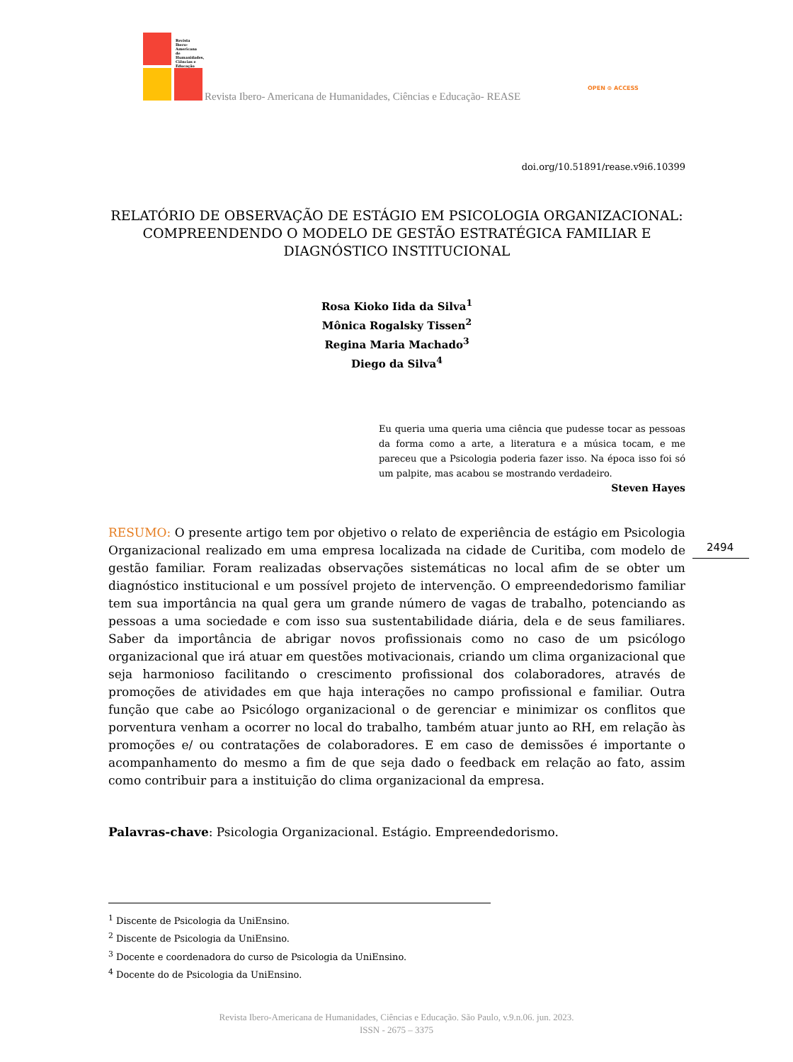Revista Ibero-Americana de Humanidades, Ciências e Educação
Revista Ibero- Americana de Humanidades, Ciências e Educação- REASE
OPEN ⊙ ACCESS
doi.org/10.51891/rease.v9i6.10399
2494
RELATÓRIO DE OBSERVAÇÃO DE ESTÁGIO EM PSICOLOGIA ORGANIZACIONAL: COMPREENDENDO O MODELO DE GESTÃO ESTRATÉGICA FAMILIAR E DIAGNÓSTICO INSTITUCIONAL
Rosa Kioko Iida da Silva<sup>1</sup>
Mônica Rogalsky Tissen<sup>2</sup>
Regina Maria Machado<sup>3</sup>
Diego da Silva<sup>4</sup>
Eu queria uma queria uma ciência que pudesse tocar as pessoas da forma como a arte, a literatura e a música tocam, e me pareceu que a Psicologia poderia fazer isso. Na época isso foi só um palpite, mas acabou se mostrando verdadeiro.
Steven Hayes
RESUMO: O presente artigo tem por objetivo o relato de experiência de estágio em Psicologia Organizacional realizado em uma empresa localizada na cidade de Curitiba, com modelo de gestão familiar. Foram realizadas observações sistemáticas no local afim de se obter um diagnóstico institucional e um possível projeto de intervenção. O empreendedorismo familiar tem sua importância na qual gera um grande número de vagas de trabalho, potenciando as pessoas a uma sociedade e com isso sua sustentabilidade diária, dela e de seus familiares. Saber da importância de abrigar novos profissionais como no caso de um psicólogo organizacional que irá atuar em questões motivacionais, criando um clima organizacional que seja harmonioso facilitando o crescimento profissional dos colaboradores, através de promoções de atividades em que haja interações no campo profissional e familiar. Outra função que cabe ao Psicólogo organizacional o de gerenciar e minimizar os conflitos que porventura venham a ocorrer no local do trabalho, também atuar junto ao RH, em relação às promoções e/ ou contratações de colaboradores. E em caso de demissões é importante o acompanhamento do mesmo a fim de que seja dado o feedback em relação ao fato, assim como contribuir para a instituição do clima organizacional da empresa.
Palavras-chave: Psicologia Organizacional. Estágio. Empreendedorismo.
<sup>1</sup> Discente de Psicologia da UniEnsino.
<sup>2</sup> Discente de Psicologia da UniEnsino.
<sup>3</sup> Docente e coordenadora do curso de Psicologia da UniEnsino.
<sup>4</sup> Docente do de Psicologia da UniEnsino.
Revista Ibero-Americana de Humanidades, Ciências e Educação. São Paulo, v.9.n.06. jun. 2023.
ISSN - 2675 – 3375